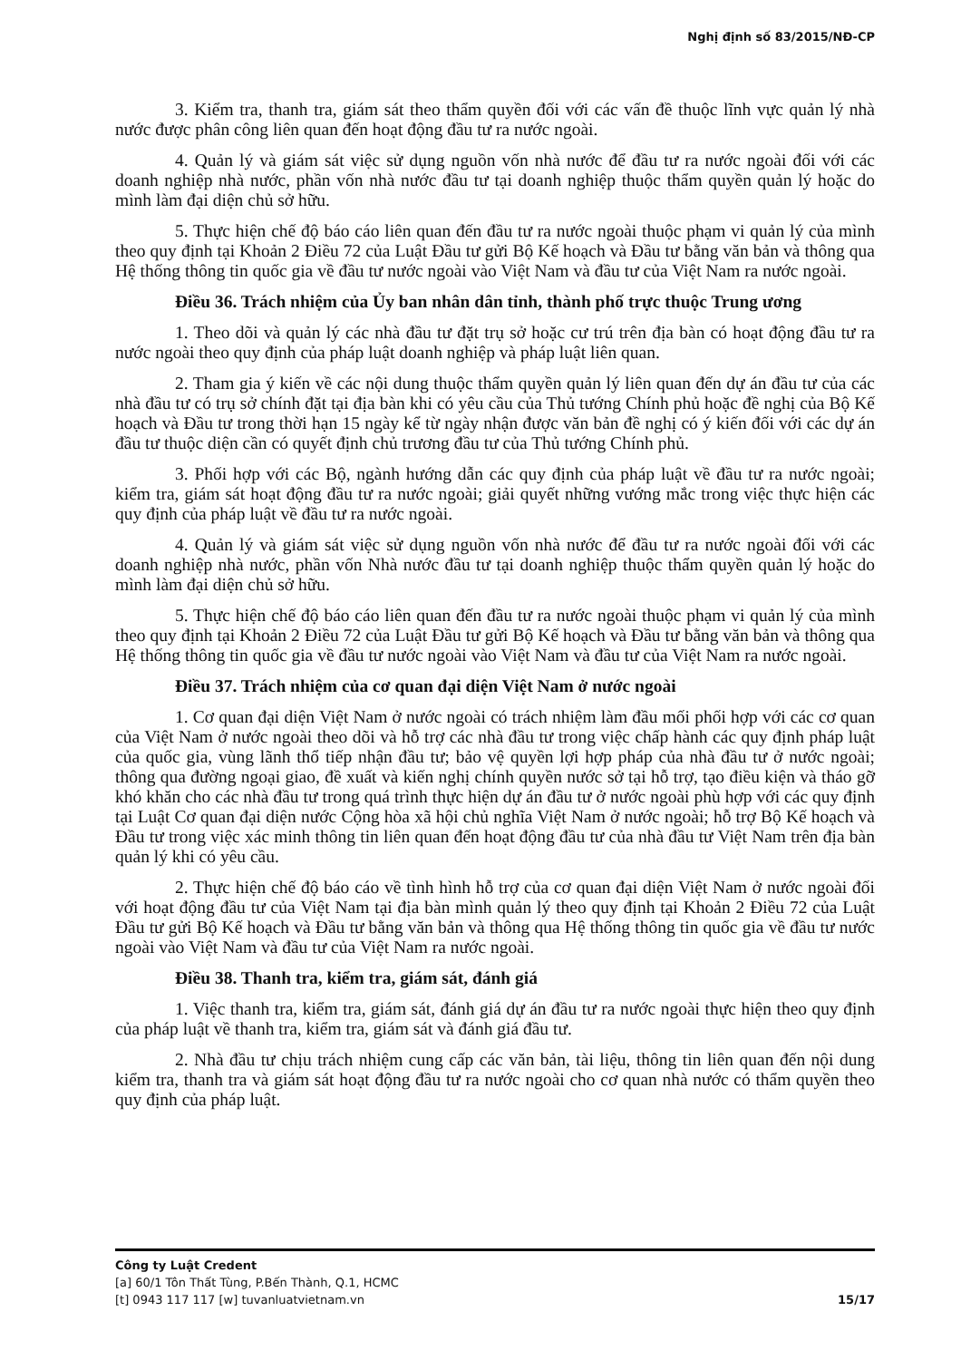Nghị định số 83/2015/NĐ-CP
3. Kiểm tra, thanh tra, giám sát theo thẩm quyền đối với các vấn đề thuộc lĩnh vực quản lý nhà nước được phân công liên quan đến hoạt động đầu tư ra nước ngoài.
4. Quản lý và giám sát việc sử dụng nguồn vốn nhà nước để đầu tư ra nước ngoài đối với các doanh nghiệp nhà nước, phần vốn nhà nước đầu tư tại doanh nghiệp thuộc thẩm quyền quản lý hoặc do mình làm đại diện chủ sở hữu.
5. Thực hiện chế độ báo cáo liên quan đến đầu tư ra nước ngoài thuộc phạm vi quản lý của mình theo quy định tại Khoản 2 Điều 72 của Luật Đầu tư gửi Bộ Kế hoạch và Đầu tư bằng văn bản và thông qua Hệ thống thông tin quốc gia về đầu tư nước ngoài vào Việt Nam và đầu tư của Việt Nam ra nước ngoài.
Điều 36. Trách nhiệm của Ủy ban nhân dân tỉnh, thành phố trực thuộc Trung ương
1. Theo dõi và quản lý các nhà đầu tư đặt trụ sở hoặc cư trú trên địa bàn có hoạt động đầu tư ra nước ngoài theo quy định của pháp luật doanh nghiệp và pháp luật liên quan.
2. Tham gia ý kiến về các nội dung thuộc thẩm quyền quản lý liên quan đến dự án đầu tư của các nhà đầu tư có trụ sở chính đặt tại địa bàn khi có yêu cầu của Thủ tướng Chính phủ hoặc đề nghị của Bộ Kế hoạch và Đầu tư trong thời hạn 15 ngày kể từ ngày nhận được văn bản đề nghị có ý kiến đối với các dự án đầu tư thuộc diện cần có quyết định chủ trương đầu tư của Thủ tướng Chính phủ.
3. Phối hợp với các Bộ, ngành hướng dẫn các quy định của pháp luật về đầu tư ra nước ngoài; kiểm tra, giám sát hoạt động đầu tư ra nước ngoài; giải quyết những vướng mắc trong việc thực hiện các quy định của pháp luật về đầu tư ra nước ngoài.
4. Quản lý và giám sát việc sử dụng nguồn vốn nhà nước để đầu tư ra nước ngoài đối với các doanh nghiệp nhà nước, phần vốn Nhà nước đầu tư tại doanh nghiệp thuộc thẩm quyền quản lý hoặc do mình làm đại diện chủ sở hữu.
5. Thực hiện chế độ báo cáo liên quan đến đầu tư ra nước ngoài thuộc phạm vi quản lý của mình theo quy định tại Khoản 2 Điều 72 của Luật Đầu tư gửi Bộ Kế hoạch và Đầu tư bằng văn bản và thông qua Hệ thống thông tin quốc gia về đầu tư nước ngoài vào Việt Nam và đầu tư của Việt Nam ra nước ngoài.
Điều 37. Trách nhiệm của cơ quan đại diện Việt Nam ở nước ngoài
1. Cơ quan đại diện Việt Nam ở nước ngoài có trách nhiệm làm đầu mối phối hợp với các cơ quan của Việt Nam ở nước ngoài theo dõi và hỗ trợ các nhà đầu tư trong việc chấp hành các quy định pháp luật của quốc gia, vùng lãnh thổ tiếp nhận đầu tư; bảo vệ quyền lợi hợp pháp của nhà đầu tư ở nước ngoài; thông qua đường ngoại giao, đề xuất và kiến nghị chính quyền nước sở tại hỗ trợ, tạo điều kiện và tháo gỡ khó khăn cho các nhà đầu tư trong quá trình thực hiện dự án đầu tư ở nước ngoài phù hợp với các quy định tại Luật Cơ quan đại diện nước Cộng hòa xã hội chủ nghĩa Việt Nam ở nước ngoài; hỗ trợ Bộ Kế hoạch và Đầu tư trong việc xác minh thông tin liên quan đến hoạt động đầu tư của nhà đầu tư Việt Nam trên địa bàn quản lý khi có yêu cầu.
2. Thực hiện chế độ báo cáo về tình hình hỗ trợ của cơ quan đại diện Việt Nam ở nước ngoài đối với hoạt động đầu tư của Việt Nam tại địa bàn mình quản lý theo quy định tại Khoản 2 Điều 72 của Luật Đầu tư gửi Bộ Kế hoạch và Đầu tư bằng văn bản và thông qua Hệ thống thông tin quốc gia về đầu tư nước ngoài vào Việt Nam và đầu tư của Việt Nam ra nước ngoài.
Điều 38. Thanh tra, kiểm tra, giám sát, đánh giá
1. Việc thanh tra, kiểm tra, giám sát, đánh giá dự án đầu tư ra nước ngoài thực hiện theo quy định của pháp luật về thanh tra, kiểm tra, giám sát và đánh giá đầu tư.
2. Nhà đầu tư chịu trách nhiệm cung cấp các văn bản, tài liệu, thông tin liên quan đến nội dung kiểm tra, thanh tra và giám sát hoạt động đầu tư ra nước ngoài cho cơ quan nhà nước có thẩm quyền theo quy định của pháp luật.
Công ty Luật Credent
[a] 60/1 Tôn Thất Tùng, P.Bến Thành, Q.1, HCMC
[t] 0943 117 117 [w] tuvanluatvietnam.vn 15/17